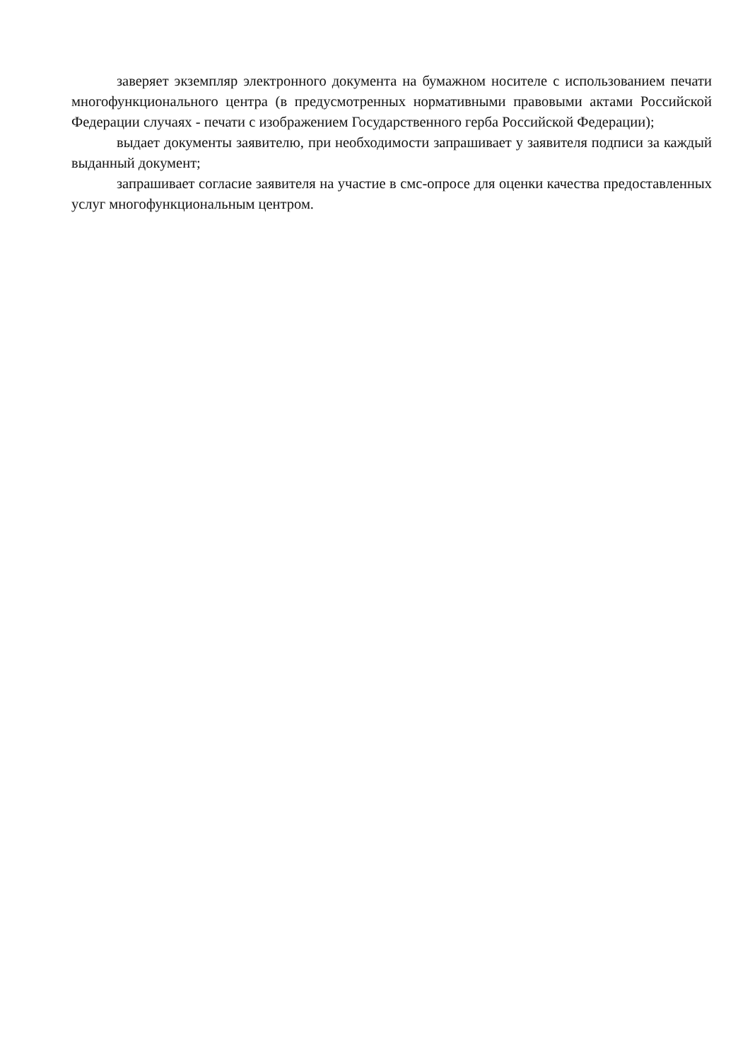заверяет экземпляр электронного документа на бумажном носителе с использованием печати многофункционального центра (в предусмотренных нормативными правовыми актами Российской Федерации случаях - печати с изображением Государственного герба Российской Федерации);
выдает документы заявителю, при необходимости запрашивает у заявителя подписи за каждый выданный документ;
запрашивает согласие заявителя на участие в смс-опросе для оценки качества предоставленных услуг многофункциональным центром.